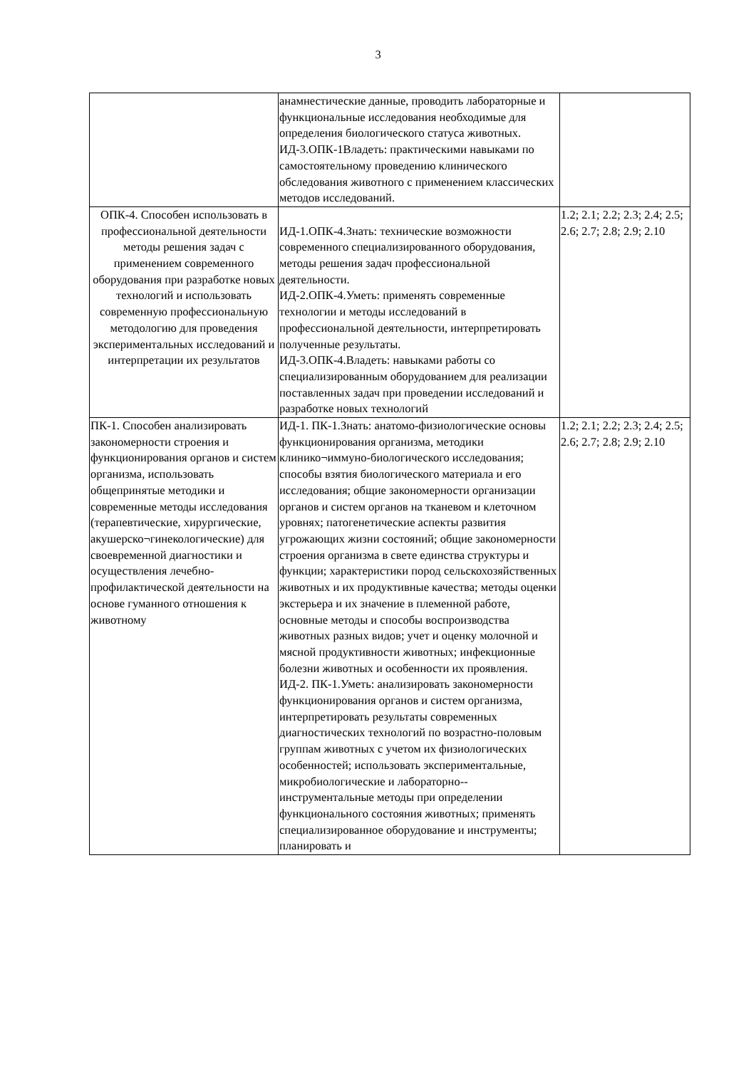3
| | анамнестические данные, проводить лабораторные и функциональные исследования необходимые для определения биологического статуса животных. ИД-3.ОПК-1Владеть: практическими навыками по самостоятельному проведению клинического обследования животного с применением классических методов исследований. | |
| ОПК-4. Способен использовать в профессиональной деятельности методы решения задач с применением современного оборудования при разработке новых технологий и использовать современную профессиональную методологию для проведения экспериментальных исследований и интерпретации их результатов | ИД-1.ОПК-4.Знать: технические возможности современного специализированного оборудования, методы решения задач профессиональной деятельности. ИД-2.ОПК-4.Уметь: применять современные технологии и методы исследований в профессиональной деятельности, интерпретировать полученные результаты. ИД-3.ОПК-4.Владеть: навыками работы со специализированным оборудованием для реализации поставленных задач при проведении исследований и разработке новых технологий | 1.2; 2.1; 2.2; 2.3; 2.4; 2.5; 2.6; 2.7; 2.8; 2.9; 2.10 |
| ПК-1. Способен анализировать закономерности строения и функционирования органов и систем организма, использовать общепринятые методики и современные методы исследования (терапевтические, хирургические, акушерско¬гинекологические) для своевременной диагностики и осуществления лечебно-профилактической деятельности на основе гуманного отношения к животному | ИД-1. ПК-1.Знать: анатомо-физиологические основы функционирования организма, методики клинико¬иммуно-биологического исследования; способы взятия биологического материала и его исследования; общие закономерности организации органов и систем органов на тканевом и клеточном уровнях; патогенетические аспекты развития угрожающих жизни состояний; общие закономерности строения организма в свете единства структуры и функции; характеристики пород сельскохозяйственных животных и их продуктивные качества; методы оценки экстерьера и их значение в племенной работе, основные методы и способы воспроизводства животных разных видов; учет и оценку молочной и мясной продуктивности животных; инфекционные болезни животных и особенности их проявления. ИД-2. ПК-1.Уметь: анализировать закономерности функционирования органов и систем организма, интерпретировать результаты современных диагностических технологий по возрастно-половым группам животных с учетом их физиологических особенностей; использовать экспериментальные, микробиологические и лабораторно--инструментальные методы при определении функционального состояния животных; применять специализированное оборудование и инструменты; планировать и | 1.2; 2.1; 2.2; 2.3; 2.4; 2.5; 2.6; 2.7; 2.8; 2.9; 2.10 |